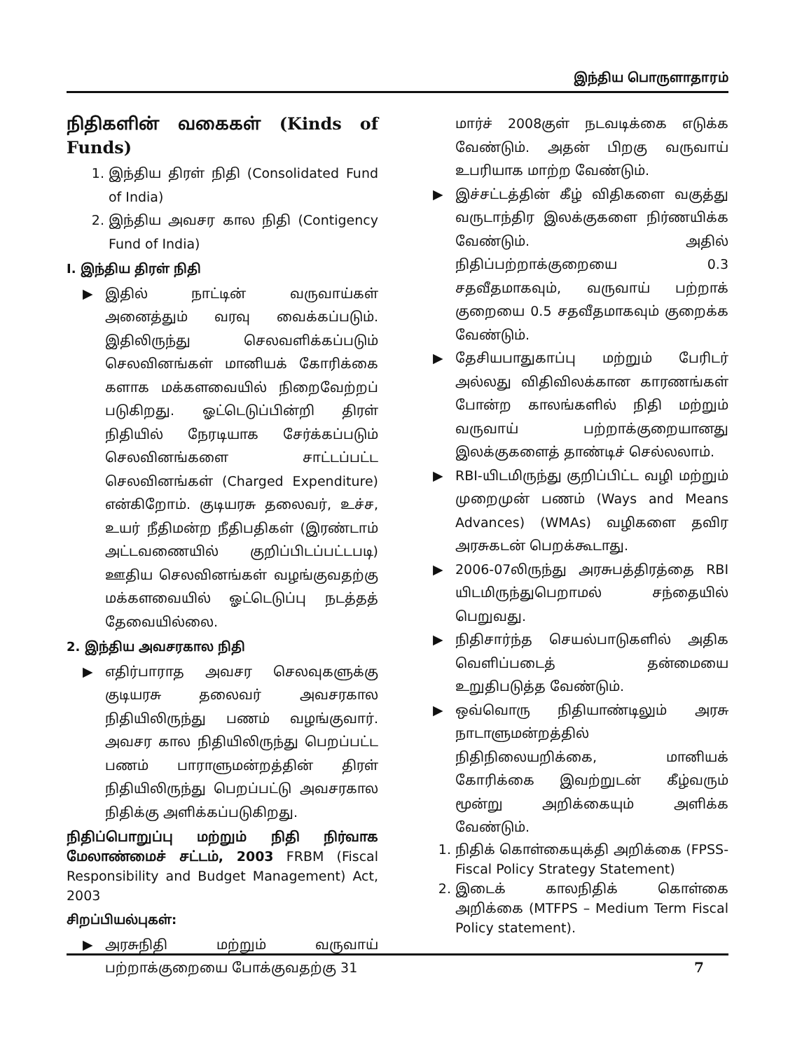இந்திய பொருளாதாரம்
நிதிகளின் வகைகள் (Kinds of Funds)
1. இந்திய திரள் நிதி (Consolidated Fund of India)
2. இந்திய அவசர கால நிதி (Contigency Fund of India)
I. இந்திய திரள் நிதி
▶ இதில் நாட்டின் வருவாய்கள் அனைத்தும் வரவு வைக்கப்படும். இதிலிருந்து செலவளிக்கப்படும் செலவினங்கள் மானியக் கோரிக்கை களாக மக்களவையில் நிறைவேற்றப் படுகிறது. ஓட்டெடுப்பின்றி திரள் நிதியில் நேரடியாக சேர்க்கப்படும் செலவினங்களை சாட்டப்பட்ட செலவினங்கள் (Charged Expenditure) என்கிறோம். குடியரசு தலைவர், உச்ச, உயர் நீதிமன்ற நீதிபதிகள் (இரண்டாம் அட்டவணையில் குறிப்பிடப்பட்டபடி) ஊதிய செலவினங்கள் வழங்குவதற்கு மக்களவையில் ஓட்டெடுப்பு நடத்தத் தேவையில்லை.
2. இந்திய அவசரகால நிதி
▶ எதிர்பாராத அவசர செலவுகளுக்கு குடியரசு தலைவர் அவசரகால நிதியிலிருந்து பணம் வழங்குவார். அவசர கால நிதியிலிருந்து பெறப்பட்ட பணம் பாராளுமன்றத்தின் திரள் நிதியிலிருந்து பெறப்பட்டு அவசரகால நிதிக்கு அளிக்கப்படுகிறது.
நிதிப்பொறுப்பு மற்றும் நிதி நிர்வாக மேலாண்மைச் சட்டம், 2003 FRBM (Fiscal Responsibility and Budget Management) Act, 2003
சிறப்பியல்புகள்:
▶ அரசுநிதி மற்றும் வருவாய் பற்றாக்குறையை போக்குவதற்கு 31
மார்ச் 2008குள் நடவடிக்கை எடுக்க வேண்டும். அதன் பிறகு வருவாய் உபரியாக மாற்ற வேண்டும்.
▶ இச்சட்டத்தின் கீழ் விதிகளை வகுத்து வருடாந்திர இலக்குகளை நிர்ணயிக்க வேண்டும். அதில் நிதிப்பற்றாக்குறையை 0.3 சதவீதமாகவும், வருவாய் பற்றாக் குறையை 0.5 சதவீதமாகவும் குறைக்க வேண்டும்.
▶ தேசியபாதுகாப்பு மற்றும் பேரிடர் அல்லது விதிவிலக்கான காரணங்கள் போன்ற காலங்களில் நிதி மற்றும் வருவாய் பற்றாக்குறையானது இலக்குகளைத் தாண்டிச் செல்லலாம்.
▶ RBI-யிடமிருந்து குறிப்பிட்ட வழி மற்றும் முறைமுன் பணம் (Ways and Means Advances) (WMAs) வழிகளை தவிர அரசுகடன் பெறக்கூடாது.
▶ 2006-07லிருந்து அரசுபத்திரத்தை RBI யிடமிருந்துபெறாமல் சந்தையில் பெறுவது.
▶ நிதிசார்ந்த செயல்பாடுகளில் அதிக வெளிப்படைத் தன்மையை உறுதிபடுத்த வேண்டும்.
▶ ஒவ்வொரு நிதியாண்டிலும் அரசு நாடாளுமன்றத்தில் நிதிநிலையறிக்கை, மானியக் கோரிக்கை இவற்றுடன் கீழ்வரும் மூன்று அறிக்கையும் அளிக்க வேண்டும்.
1. நிதிக் கொள்கையுக்தி அறிக்கை (FPSS- Fiscal Policy Strategy Statement)
2. இடைக் காலநிதிக் கொள்கை அறிக்கை (MTFPS – Medium Term Fiscal Policy statement).
7